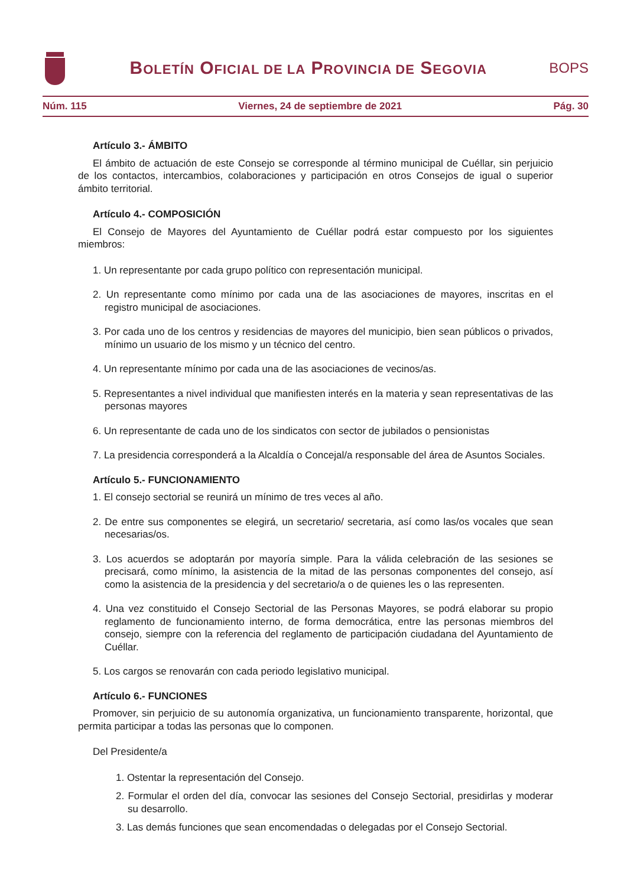BOLETÍN OFICIAL DE LA PROVINCIA DE SEGOVIA
BOPS
Núm. 115 Viernes, 24 de septiembre de 2021 Pág. 30
Artículo 3.- ÁMBITO
El ámbito de actuación de este Consejo se corresponde al término municipal de Cuéllar, sin perjuicio de los contactos, intercambios, colaboraciones y participación en otros Consejos de igual o superior ámbito territorial.
Artículo 4.- COMPOSICIÓN
El Consejo de Mayores del Ayuntamiento de Cuéllar podrá estar compuesto por los siguientes miembros:
1. Un representante por cada grupo político con representación municipal.
2. Un representante como mínimo por cada una de las asociaciones de mayores, inscritas en el registro municipal de asociaciones.
3. Por cada uno de los centros y residencias de mayores del municipio, bien sean públicos o privados, mínimo un usuario de los mismo y un técnico del centro.
4. Un representante mínimo por cada una de las asociaciones de vecinos/as.
5. Representantes a nivel individual que manifiesten interés en la materia y sean representativas de las personas mayores
6. Un representante de cada uno de los sindicatos con sector de jubilados o pensionistas
7. La presidencia corresponderá a la Alcaldía o Concejal/a responsable del área de Asuntos Sociales.
Artículo 5.- FUNCIONAMIENTO
1. El consejo sectorial se reunirá un mínimo de tres veces al año.
2. De entre sus componentes se elegirá, un secretario/ secretaria, así como las/os vocales que sean necesarias/os.
3. Los acuerdos se adoptarán por mayoría simple. Para la válida celebración de las sesiones se precisará, como mínimo, la asistencia de la mitad de las personas componentes del consejo, así como la asistencia de la presidencia y del secretario/a o de quienes les o las representen.
4. Una vez constituido el Consejo Sectorial de las Personas Mayores, se podrá elaborar su propio reglamento de funcionamiento interno, de forma democrática, entre las personas miembros del consejo, siempre con la referencia del reglamento de participación ciudadana del Ayuntamiento de Cuéllar.
5. Los cargos se renovarán con cada periodo legislativo municipal.
Artículo 6.- FUNCIONES
Promover, sin perjuicio de su autonomía organizativa, un funcionamiento transparente, horizontal, que permita participar a todas las personas que lo componen.
Del Presidente/a
1. Ostentar la representación del Consejo.
2. Formular el orden del día, convocar las sesiones del Consejo Sectorial, presidirlas y moderar su desarrollo.
3. Las demás funciones que sean encomendadas o delegadas por el Consejo Sectorial.